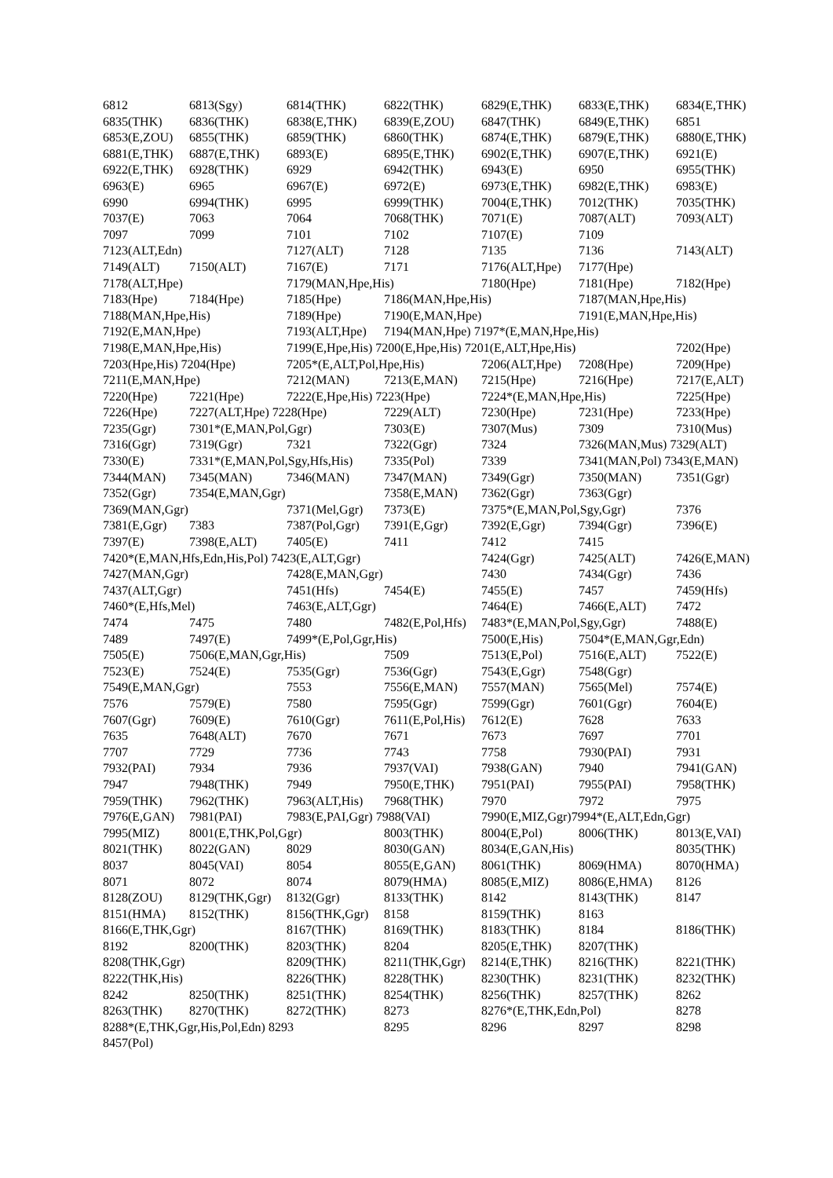| 6812 | 6813(Sgy) | 6814(THK) | 6822(THK) | 6829(E,THK) | 6833(E,THK) | 6834(E,THK) |
| 6835(THK) | 6836(THK) | 6838(E,THK) | 6839(E,ZOU) | 6847(THK) | 6849(E,THK) | 6851 |
| 6853(E,ZOU) | 6855(THK) | 6859(THK) | 6860(THK) | 6874(E,THK) | 6879(E,THK) | 6880(E,THK) |
| 6881(E,THK) | 6887(E,THK) | 6893(E) | 6895(E,THK) | 6902(E,THK) | 6907(E,THK) | 6921(E) |
| 6922(E,THK) | 6928(THK) | 6929 | 6942(THK) | 6943(E) | 6950 | 6955(THK) |
| 6963(E) | 6965 | 6967(E) | 6972(E) | 6973(E,THK) | 6982(E,THK) | 6983(E) |
| 6990 | 6994(THK) | 6995 | 6999(THK) | 7004(E,THK) | 7012(THK) | 7035(THK) |
| 7037(E) | 7063 | 7064 | 7068(THK) | 7071(E) | 7087(ALT) | 7093(ALT) |
| 7097 | 7099 | 7101 | 7102 | 7107(E) | 7109 | |
| 7123(ALT,Edn) | | 7127(ALT) | 7128 | 7135 | 7136 | 7143(ALT) |
| 7149(ALT) | 7150(ALT) | 7167(E) | 7171 | 7176(ALT,Hpe) | 7177(Hpe) | |
| 7178(ALT,Hpe) | | 7179(MAN,Hpe,His) | | 7180(Hpe) | 7181(Hpe) | 7182(Hpe) |
| 7183(Hpe) | 7184(Hpe) | 7185(Hpe) | 7186(MAN,Hpe,His) | | 7187(MAN,Hpe,His) | |
| 7188(MAN,Hpe,His) | | 7189(Hpe) | 7190(E,MAN,Hpe) | | 7191(E,MAN,Hpe,His) | |
| 7192(E,MAN,Hpe) | | 7193(ALT,Hpe) | 7194(MAN,Hpe) 7197*(E,MAN,Hpe,His) | | | |
| 7198(E,MAN,Hpe,His) | | 7199(E,Hpe,His) 7200(E,Hpe,His) 7201(E,ALT,Hpe,His) | | | | 7202(Hpe) |
| 7203(Hpe,His) 7204(Hpe) | | 7205*(E,ALT,Pol,Hpe,His) | | 7206(ALT,Hpe) | 7208(Hpe) | 7209(Hpe) |
| 7211(E,MAN,Hpe) | | 7212(MAN) | 7213(E,MAN) | 7215(Hpe) | 7216(Hpe) | 7217(E,ALT) |
| 7220(Hpe) | 7221(Hpe) | 7222(E,Hpe,His) 7223(Hpe) | | 7224*(E,MAN,Hpe,His) | | 7225(Hpe) |
| 7226(Hpe) | 7227(ALT,Hpe) 7228(Hpe) | | 7229(ALT) | 7230(Hpe) | 7231(Hpe) | 7233(Hpe) |
| 7235(Ggr) | 7301*(E,MAN,Pol,Ggr) | | 7303(E) | 7307(Mus) | 7309 | 7310(Mus) |
| 7316(Ggr) | 7319(Ggr) | 7321 | 7322(Ggr) | 7324 | 7326(MAN,Mus) 7329(ALT) | |
| 7330(E) | 7331*(E,MAN,Pol,Sgy,Hfs,His) | | 7335(Pol) | 7339 | 7341(MAN,Pol) 7343(E,MAN) | |
| 7344(MAN) | 7345(MAN) | 7346(MAN) | 7347(MAN) | 7349(Ggr) | 7350(MAN) | 7351(Ggr) |
| 7352(Ggr) | 7354(E,MAN,Ggr) | | 7358(E,MAN) | 7362(Ggr) | 7363(Ggr) | |
| 7369(MAN,Ggr) | | 7371(Mel,Ggr) | 7373(E) | 7375*(E,MAN,Pol,Sgy,Ggr) | | 7376 |
| 7381(E,Ggr) | 7383 | 7387(Pol,Ggr) | 7391(E,Ggr) | 7392(E,Ggr) | 7394(Ggr) | 7396(E) |
| 7397(E) | 7398(E,ALT) | 7405(E) | 7411 | 7412 | 7415 | |
| 7420*(E,MAN,Hfs,Edn,His,Pol) 7423(E,ALT,Ggr) | | | | 7424(Ggr) | 7425(ALT) | 7426(E,MAN) |
| 7427(MAN,Ggr) | | 7428(E,MAN,Ggr) | | 7430 | 7434(Ggr) | 7436 |
| 7437(ALT,Ggr) | | 7451(Hfs) | 7454(E) | 7455(E) | 7457 | 7459(Hfs) |
| 7460*(E,Hfs,Mel) | | 7463(E,ALT,Ggr) | | 7464(E) | 7466(E,ALT) | 7472 |
| 7474 | 7475 | 7480 | 7482(E,Pol,Hfs) | 7483*(E,MAN,Pol,Sgy,Ggr) | | 7488(E) |
| 7489 | 7497(E) | 7499*(E,Pol,Ggr,His) | | 7500(E,His) | 7504*(E,MAN,Ggr,Edn) | |
| 7505(E) | 7506(E,MAN,Ggr,His) | | 7509 | 7513(E,Pol) | 7516(E,ALT) | 7522(E) |
| 7523(E) | 7524(E) | 7535(Ggr) | 7536(Ggr) | 7543(E,Ggr) | 7548(Ggr) | |
| 7549(E,MAN,Ggr) | | 7553 | 7556(E,MAN) | 7557(MAN) | 7565(Mel) | 7574(E) |
| 7576 | 7579(E) | 7580 | 7595(Ggr) | 7599(Ggr) | 7601(Ggr) | 7604(E) |
| 7607(Ggr) | 7609(E) | 7610(Ggr) | 7611(E,Pol,His) | 7612(E) | 7628 | 7633 |
| 7635 | 7648(ALT) | 7670 | 7671 | 7673 | 7697 | 7701 |
| 7707 | 7729 | 7736 | 7743 | 7758 | 7930(PAI) | 7931 |
| 7932(PAI) | 7934 | 7936 | 7937(VAI) | 7938(GAN) | 7940 | 7941(GAN) |
| 7947 | 7948(THK) | 7949 | 7950(E,THK) | 7951(PAI) | 7955(PAI) | 7958(THK) |
| 7959(THK) | 7962(THK) | 7963(ALT,His) | 7968(THK) | 7970 | 7972 | 7975 |
| 7976(E,GAN) | 7981(PAI) | 7983(E,PAI,Ggr) 7988(VAI) | | 7990(E,MIZ,Ggr)7994*(E,ALT,Edn,Ggr) | | |
| 7995(MIZ) | 8001(E,THK,Pol,Ggr) | | 8003(THK) | 8004(E,Pol) | 8006(THK) | 8013(E,VAI) |
| 8021(THK) | 8022(GAN) | 8029 | 8030(GAN) | 8034(E,GAN,His) | | 8035(THK) |
| 8037 | 8045(VAI) | 8054 | 8055(E,GAN) | 8061(THK) | 8069(HMA) | 8070(HMA) |
| 8071 | 8072 | 8074 | 8079(HMA) | 8085(E,MIZ) | 8086(E,HMA) | 8126 |
| 8128(ZOU) | 8129(THK,Ggr) | 8132(Ggr) | 8133(THK) | 8142 | 8143(THK) | 8147 |
| 8151(HMA) | 8152(THK) | 8156(THK,Ggr) | 8158 | 8159(THK) | 8163 | |
| 8166(E,THK,Ggr) | | 8167(THK) | 8169(THK) | 8183(THK) | 8184 | 8186(THK) |
| 8192 | 8200(THK) | 8203(THK) | 8204 | 8205(E,THK) | 8207(THK) | |
| 8208(THK,Ggr) | | 8209(THK) | 8211(THK,Ggr) | 8214(E,THK) | 8216(THK) | 8221(THK) |
| 8222(THK,His) | | 8226(THK) | 8228(THK) | 8230(THK) | 8231(THK) | 8232(THK) |
| 8242 | 8250(THK) | 8251(THK) | 8254(THK) | 8256(THK) | 8257(THK) | 8262 |
| 8263(THK) | 8270(THK) | 8272(THK) | 8273 | 8276*(E,THK,Edn,Pol) | | 8278 |
| 8288*(E,THK,Ggr,His,Pol,Edn) 8293 | | | 8295 | 8296 | 8297 | 8298 |
| 8457(Pol) | | | | | | |